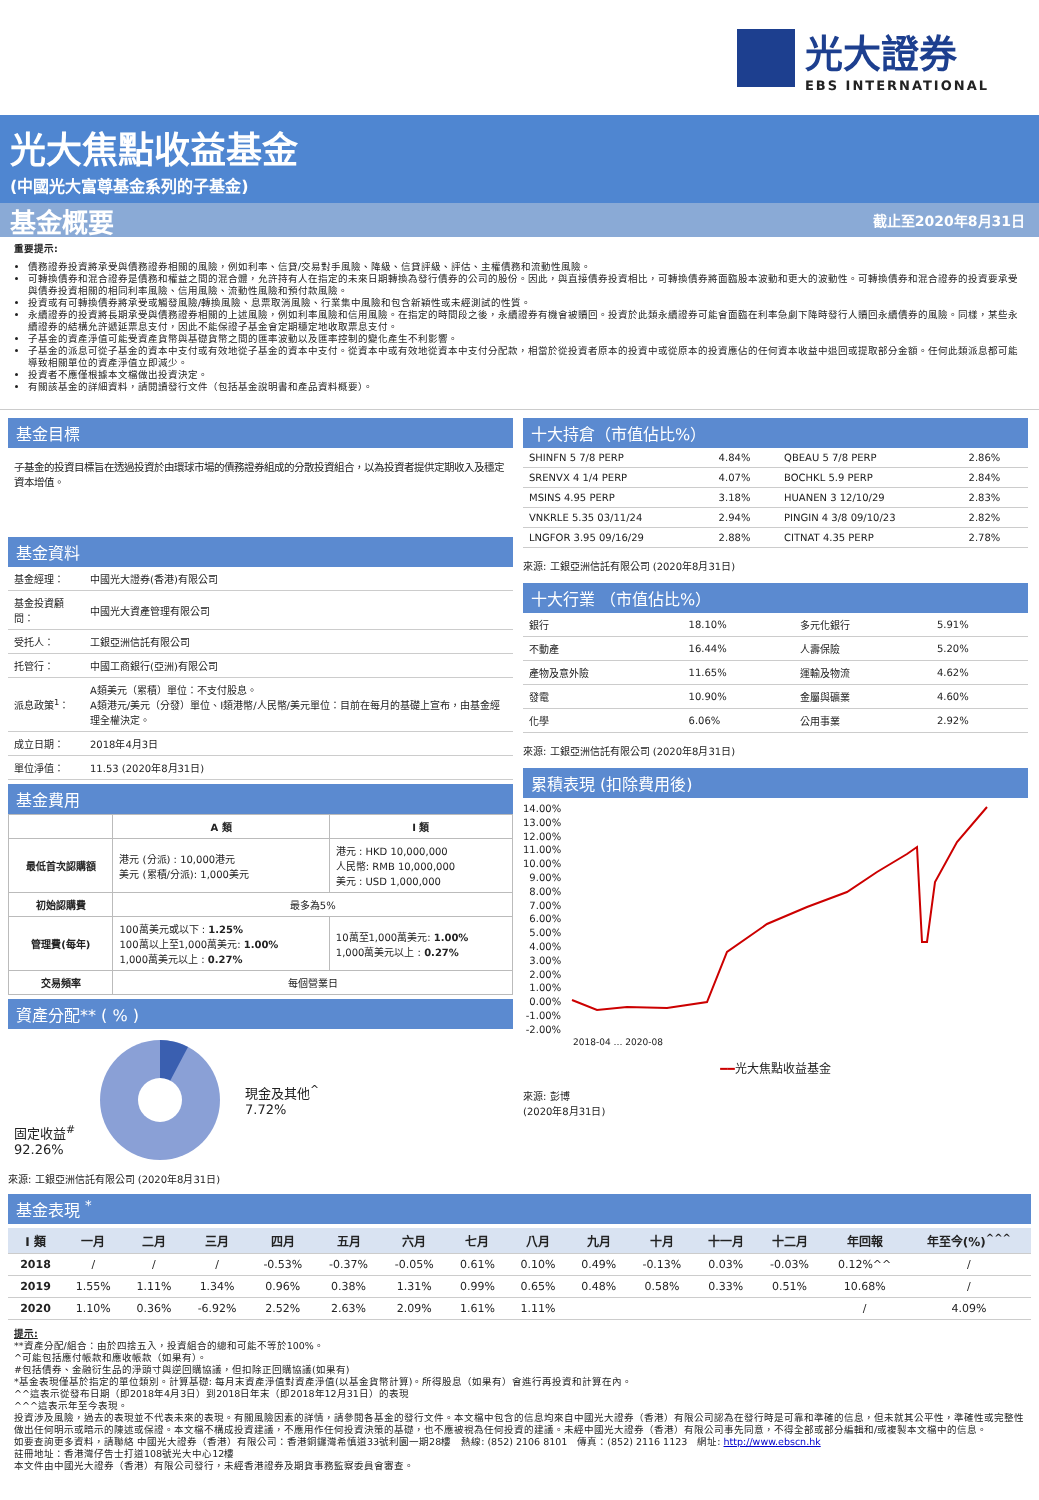光大證券
EBS INTERNATIONAL
光大焦點收益基金
(中國光大富尊基金系列的子基金)
基金概要
截止至2020年8月31日
重要提示:
債務證券投資將承受與債務證券相關的風險，例如利率、信貸/交易對手風險、降級、信貸評級、評估、主權債務和流動性風險。
可轉換債券和混合證券是債務和權益之間的混合體，允許持有人在指定的未來日期轉換為發行債券的公司的股份。因此，與直接債券投資相比，可轉換債券將面臨股本波動和更大的波動性。可轉換債券和混合證券的投資要承受與債券投資相關的相同利率風險、信用風險、流動性風險和預付款風險。
投資或有可轉換債券將承受或觸發風險/轉換風險、息票取消風險、行業集中風險和包含新穎性或未經測試的性質。
永續證券的投資將長期承受與債務證券相關的上述風險，例如利率風險和信用風險。在指定的時間段之後，永續證券有機會被贖回。投資於此類永續證券可能會面臨在利率急劇下降時發行人贖回永續債券的風險。同樣，某些永續證券的結構允許遞延票息支付，因此不能保證子基金會定期穩定地收取票息支付。
子基金的資產淨值可能受資產貨幣與基礎貨幣之間的匯率波動以及匯率控制的變化產生不利影響。
子基金的派息可從子基金的資本中支付或有效地從子基金的資本中支付。從資本中或有效地從資本中支付分配款，相當於從投資者原本的投資中或從原本的投資應佔的任何資本收益中退回或提取部分金額。任何此類派息都可能導致相關單位的資產淨值立即減少。
投資者不應僅根據本文檔做出投資決定。
有關該基金的詳細資料，請閱讀發行文件（包括基金說明書和產品資料概要）。
基金目標
子基金的投資目標旨在透過投資於由環球市場的債務證券組成的分散投資組合，以為投資者提供定期收入及穩定資本增值。
基金資料
| 基金經理： | 中國光大證券(香港)有限公司 |
| 基金投資顧問： | 中國光大資產管理有限公司 |
| 受托人： | 工銀亞洲信託有限公司 |
| 托管行： | 中國工商銀行(亞洲)有限公司 |
| 派息政策<sup>1</sup>： | A類美元（累積）單位：不支付股息。 A類港元/美元（分發）單位、I類港幣/人民幣/美元單位：目前在每月的基礎上宣布，由基金經理全權決定。 |
| 成立日期： | 2018年4月3日 |
| 單位淨值： | 11.53 (2020年8月31日) |
基金費用
| | A 類 | I 類 |
| --- | --- | --- |
| 最低首次認購額 | 港元 (分派) : 10,000港元 美元 (累積/分派): 1,000美元 | 港元 : HKD 10,000,000 人民幣: RMB 10,000,000 美元 : USD 1,000,000 |
| 初始認購費 | 最多為5% | |
| 管理費(每年) | 100萬美元或以下 : 1.25% 100萬以上至1,000萬美元: 1.00% 1,000萬美元以上 : 0.27% | 10萬至1,000萬美元: 1.00% 1,000萬美元以上 : 0.27% |
| 交易頻率 | 每個營業日 | |
資產分配** ( % )
固定收益<sup>#</sup>
92.26%
現金及其他<sup>^</sup>
7.72%
來源: 工銀亞洲信託有限公司 (2020年8月31日)
十大持倉（市值佔比%）
| SHINFN 5 7/8 PERP | 4.84% | QBEAU 5 7/8 PERP | 2.86% |
| SRENVX 4 1/4 PERP | 4.07% | BOCHKL 5.9 PERP | 2.84% |
| MSINS 4.95 PERP | 3.18% | HUANEN 3 12/10/29 | 2.83% |
| VNKRLE 5.35 03/11/24 | 2.94% | PINGIN 4 3/8 09/10/23 | 2.82% |
| LNGFOR 3.95 09/16/29 | 2.88% | CITNAT 4.35 PERP | 2.78% |
來源: 工銀亞洲信託有限公司 (2020年8月31日)
十大行業 （市值佔比%）
| 銀行 | 18.10% | 多元化銀行 | 5.91% |
| 不動產 | 16.44% | 人壽保險 | 5.20% |
| 產物及意外險 | 11.65% | 運輸及物流 | 4.62% |
| 發電 | 10.90% | 金屬與礦業 | 4.60% |
| 化學 | 6.06% | 公用事業 | 2.92% |
來源: 工銀亞洲信託有限公司 (2020年8月31日)
累積表現 (扣除費用後)
14.00%
13.00%
12.00%
11.00%
10.00%
9.00%
8.00%
7.00%
6.00%
5.00%
4.00%
3.00%
2.00%
1.00%
0.00%
-1.00%
-2.00%
2018-04 … 2020-08
━━光大焦點收益基金
來源: 彭博
(2020年8月31日)
基金表現 <sup>*</sup>
| I 類 | 一月 | 二月 | 三月 | 四月 | 五月 | 六月 | 七月 | 八月 | 九月 | 十月 | 十一月 | 十二月 | 年回報 | 年至今(%)<sup>^^^</sup> |
| --- | --- | --- | --- | --- | --- | --- | --- | --- | --- | --- | --- | --- | --- | --- |
| 2018 | / | / | / | -0.53% | -0.37% | -0.05% | 0.61% | 0.10% | 0.49% | -0.13% | 0.03% | -0.03% | 0.12%^^ | / |
| 2019 | 1.55% | 1.11% | 1.34% | 0.96% | 0.38% | 1.31% | 0.99% | 0.65% | 0.48% | 0.58% | 0.33% | 0.51% | 10.68% | / |
| 2020 | 1.10% | 0.36% | -6.92% | 2.52% | 2.63% | 2.09% | 1.61% | 1.11% | | | | | / | 4.09% |
提示:
**資產分配/組合：由於四捨五入，投資組合的總和可能不等於100%。
^可能包括應付帳款和應收帳款（如果有）。
#包括債券、金融衍生品的淨頭寸與逆回購協議，但扣除正回購協議(如果有)
*基金表現僅基於指定的單位類別。計算基礎: 每月末資產淨值對資產淨值(以基金貨幣計算)。所得股息（如果有）會進行再投資和計算在內。
^^這表示從發布日期（即2018年4月3日）到2018日年末（即2018年12月31日）的表現
^^^這表示年至今表現。
投資涉及風險，過去的表現並不代表未來的表現。有關風險因素的詳情，請參閱各基金的發行文件。本文檔中包含的信息均來自中國光大證券（香港）有限公司認為在發行時是可靠和準確的信息，但未就其公平性，準確性或完整性做出任何明示或暗示的陳述或保證。本文檔不構成投資建議，不應用作任何投資決策的基礎，也不應被視為任何投資的建議。未經中國光大證券（香港）有限公司事先同意，不得全部或部分編輯和/或複製本文檔中的信息。
如要查詢更多資料，請聯絡 中國光大證券（香港）有限公司：香港銅鑼灣希慎道33號利園一期28樓　熱線: (852) 2106 8101　傳真：(852) 2116 1123　網址: http://www.ebscn.hk
註冊地址：香港灣仔告士打道108號光大中心12樓
本文件由中國光大證券（香港）有限公司發行，未經香港證券及期貨事務監察委員會審查。